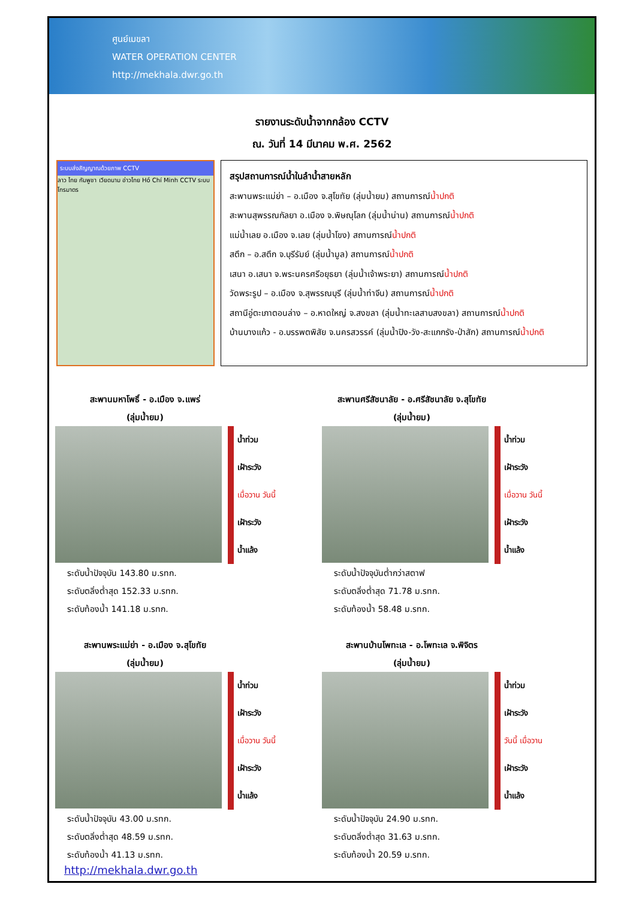ศูนย์เมขลา
WATER OPERATION CENTER
http://mekhala.dwr.go.th
รายงานระดับน้ำจากกล้อง CCTV
ณ. วันที่ 14 มีนาคม พ.ศ. 2562
ระบบส่งสัญญาณด้วยภาพ CCTV
ลาว ไทย กัมพูชา เวียดนาม อ่าวไทย Hồ Chí Minh CCTV ระบบโทรมาตร
สรุปสถานการณ์น้ำในลำน้ำสายหลัก
สะพานพระแม่ย่า – อ.เมือง จ.สุโขทัย (ลุ่มน้ำยม) สถานการณ์น้ำปกติ
สะพานสุพรรณกัลยา อ.เมือง จ.พิษณุโลก (ลุ่มน้ำน่าน) สถานการณ์น้ำปกติ
แม่น้ำเลย อ.เมือง จ.เลย (ลุ่มน้ำโขง) สถานการณ์น้ำปกติ
สตึก – อ.สตึก จ.บุรีรัมย์ (ลุ่มน้ำมูล) สถานการณ์น้ำปกติ
เสนา อ.เสนา จ.พระนครศรีอยุธยา (ลุ่มน้ำเจ้าพระยา) สถานการณ์น้ำปกติ
วัดพระรูป – อ.เมือง จ.สุพรรณบุรี (ลุ่มน้ำท่าจีน) สถานการณ์น้ำปกติ
สถานีอู่ตะเภาตอนล่าง – อ.หาดใหญ่ จ.สงขลา (ลุ่มน้ำทะเลสาบสงขลา) สถานการณ์น้ำปกติ
บ้านบางแก้ว - อ.บรรพตพิสัย จ.นครสวรรค์ (ลุ่มน้ำปิง-วัง-สะแกกรัง-ป่าสัก) สถานการณ์น้ำปกติ
สะพานมหาโพธิ์ - อ.เมือง จ.แพร่
(ลุ่มน้ำยม)
น้ำท่วม
เฝ้าระวัง
เมื่อวาน วันนี้
เฝ้าระวัง
น้ำแล้ง
ระดับน้ำปัจจุบัน 143.80 ม.รทก.
ระดับตลิ่งต่ำสุด 152.33 ม.รทก.
ระดับท้องน้ำ 141.18 ม.รทก.
สะพานศรีสัชนาลัย - อ.ศรีสัชนาลัย จ.สุโขทัย
(ลุ่มน้ำยม)
น้ำท่วม
เฝ้าระวัง
เมื่อวาน วันนี้
เฝ้าระวัง
น้ำแล้ง
ระดับน้ำปัจจุบันต่ำกว่าสตาฟ
ระดับตลิ่งต่ำสุด 71.78 ม.รทก.
ระดับท้องน้ำ 58.48 ม.รทก.
สะพานพระแม่ย่า - อ.เมือง จ.สุโขทัย
(ลุ่มน้ำยม)
น้ำท่วม
เฝ้าระวัง
เมื่อวาน วันนี้
เฝ้าระวัง
น้ำแล้ง
ระดับน้ำปัจจุบัน 43.00 ม.รทก.
ระดับตลิ่งต่ำสุด 48.59 ม.รทก.
ระดับท้องน้ำ 41.13 ม.รทก.
http://mekhala.dwr.go.th
สะพานบ้านโพทะเล - อ.โพทะเล จ.พิจิตร
(ลุ่มน้ำยม)
น้ำท่วม
เฝ้าระวัง
วันนี้ เมื่อวาน
เฝ้าระวัง
น้ำแล้ง
ระดับน้ำปัจจุบัน 24.90 ม.รทก.
ระดับตลิ่งต่ำสุด 31.63 ม.รทก.
ระดับท้องน้ำ 20.59 ม.รทก.